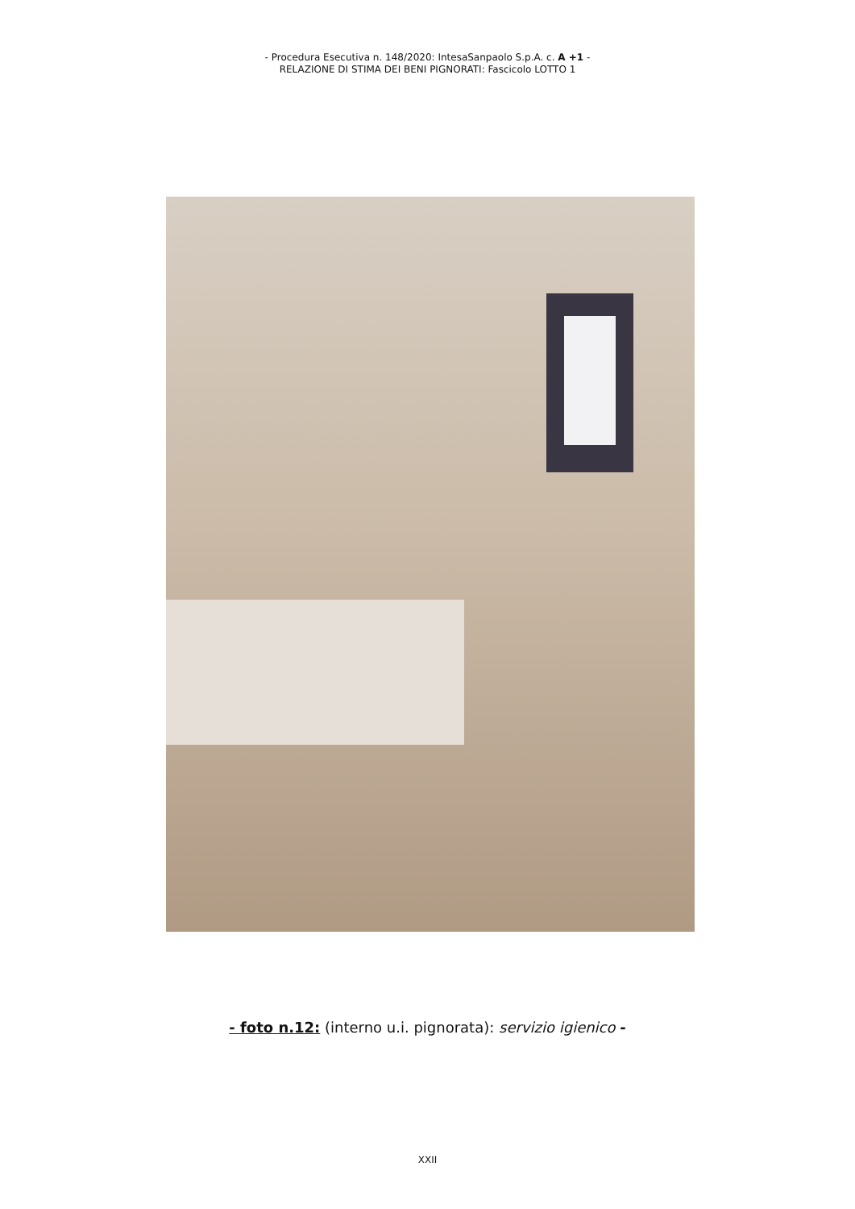- Procedura Esecutiva n. 148/2020: IntesaSanpaolo S.p.A. c. A +1 -
RELAZIONE DI STIMA DEI BENI PIGNORATI: Fascicolo LOTTO 1
- foto n.12: (interno u.i. pignorata): servizio igienico -
XXII